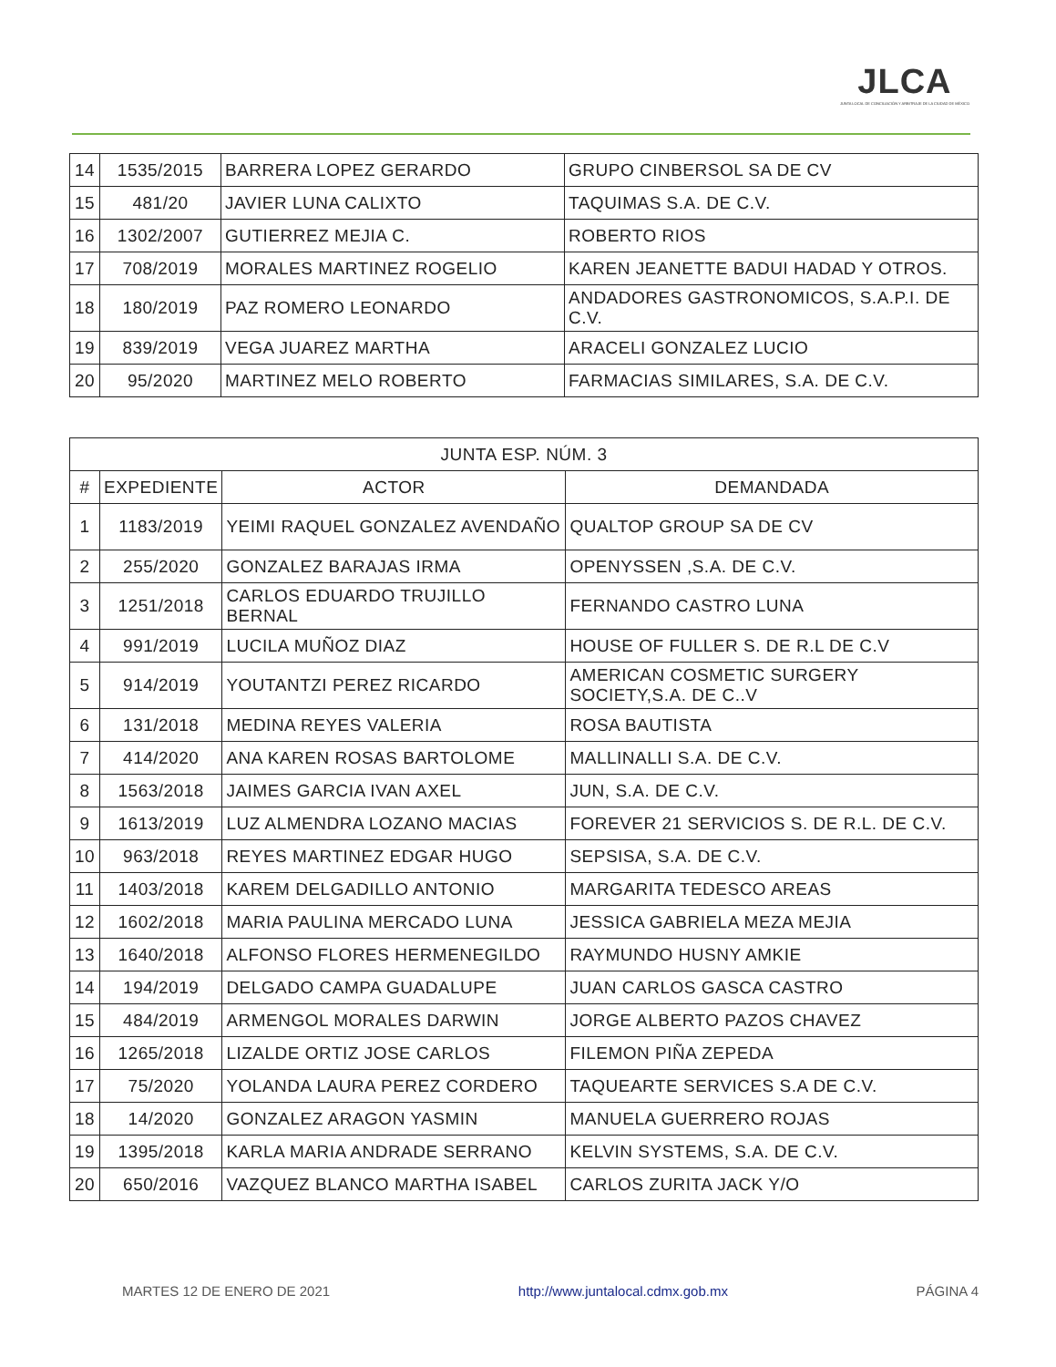JLCA
JUNTA LOCAL DE CONCILIACIÓN Y ARBITRAJE DE LA CIUDAD DE MÉXICO
| 14 | 1535/2015 | BARRERA LOPEZ GERARDO | GRUPO CINBERSOL SA DE CV |
| 15 | 481/20 | JAVIER LUNA CALIXTO | TAQUIMAS S.A. DE C.V. |
| 16 | 1302/2007 | GUTIERREZ MEJIA C. | ROBERTO RIOS |
| 17 | 708/2019 | MORALES MARTINEZ ROGELIO | KAREN JEANETTE BADUI HADAD Y OTROS. |
| 18 | 180/2019 | PAZ ROMERO LEONARDO | ANDADORES GASTRONOMICOS, S.A.P.I. DE C.V. |
| 19 | 839/2019 | VEGA JUAREZ MARTHA | ARACELI GONZALEZ LUCIO |
| 20 | 95/2020 | MARTINEZ MELO ROBERTO | FARMACIAS SIMILARES, S.A. DE C.V. |
| JUNTA ESP. NÚM. 3 | | | |
| --- | --- | --- | --- |
| # | EXPEDIENTE | ACTOR | DEMANDADA |
| 1 | 1183/2019 | YEIMI RAQUEL GONZALEZ AVENDAÑO | QUALTOP GROUP SA DE CV |
| 2 | 255/2020 | GONZALEZ BARAJAS IRMA | OPENYSSEN ,S.A. DE C.V. |
| 3 | 1251/2018 | CARLOS EDUARDO TRUJILLO BERNAL | FERNANDO CASTRO LUNA |
| 4 | 991/2019 | LUCILA MUÑOZ DIAZ | HOUSE OF FULLER S. DE R.L DE C.V |
| 5 | 914/2019 | YOUTANTZI PEREZ RICARDO | AMERICAN COSMETIC SURGERY SOCIETY,S.A. DE C..V |
| 6 | 131/2018 | MEDINA REYES VALERIA | ROSA BAUTISTA |
| 7 | 414/2020 | ANA KAREN ROSAS BARTOLOME | MALLINALLI S.A. DE C.V. |
| 8 | 1563/2018 | JAIMES GARCIA IVAN AXEL | JUN, S.A. DE C.V. |
| 9 | 1613/2019 | LUZ ALMENDRA LOZANO MACIAS | FOREVER 21 SERVICIOS S. DE R.L. DE C.V. |
| 10 | 963/2018 | REYES MARTINEZ EDGAR HUGO | SEPSISA, S.A. DE C.V. |
| 11 | 1403/2018 | KAREM DELGADILLO ANTONIO | MARGARITA TEDESCO AREAS |
| 12 | 1602/2018 | MARIA PAULINA MERCADO LUNA | JESSICA GABRIELA MEZA MEJIA |
| 13 | 1640/2018 | ALFONSO FLORES HERMENEGILDO | RAYMUNDO HUSNY AMKIE |
| 14 | 194/2019 | DELGADO CAMPA GUADALUPE | JUAN CARLOS GASCA CASTRO |
| 15 | 484/2019 | ARMENGOL MORALES DARWIN | JORGE ALBERTO PAZOS CHAVEZ |
| 16 | 1265/2018 | LIZALDE ORTIZ JOSE CARLOS | FILEMON PIÑA ZEPEDA |
| 17 | 75/2020 | YOLANDA LAURA PEREZ CORDERO | TAQUEARTE SERVICES S.A DE C.V. |
| 18 | 14/2020 | GONZALEZ ARAGON YASMIN | MANUELA GUERRERO ROJAS |
| 19 | 1395/2018 | KARLA MARIA ANDRADE SERRANO | KELVIN SYSTEMS, S.A. DE C.V. |
| 20 | 650/2016 | VAZQUEZ BLANCO MARTHA ISABEL | CARLOS ZURITA JACK Y/O |
MARTES 12 DE ENERO DE 2021 http://www.juntalocal.cdmx.gob.mx PÁGINA 4